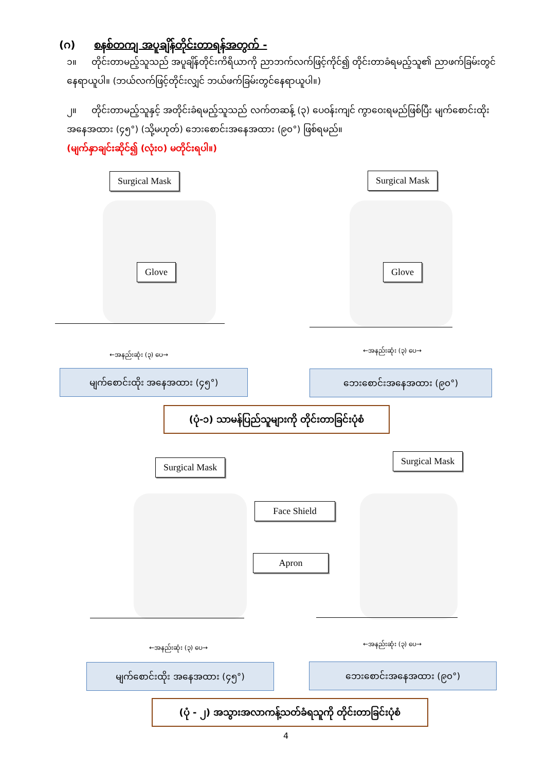(ဂ) စနစ်တကျ အပူချိန်တိုင်းတာရန်အတွက် -
၁။ တိုင်းတာမည့်သူသည် အပူချိန်တိုင်းကိရိယာကို ညာဘက်လက်ဖြင့်ကိုင်၍ တိုင်းတာခံရမည့်သူ၏ ညာဖက်ခြမ်းတွင် နေရာယူပါ။ (ဘယ်လက်ဖြင့်တိုင်းလျှင် ဘယ်ဖက်ခြမ်းတွင်နေရာယူပါ။)
၂။ တိုင်းတာမည့်သူနှင့် အတိုင်းခံရမည့်သူသည် လက်တဆန့် (၃) ပေဝန်းကျင် ကွာဝေးရမည်ဖြစ်ပြီး မျက်စောင်းထိုး အနေအထား (၄၅°) (သို့မဟုတ်) ဘေးစောင်းအနေအထား (၉၀°) ဖြစ်ရမည်။
(မျက်နှာချင်းဆိုင်၍ (လုံး၀) မတိုင်းရပါ။)
Surgical Mask
Glove
Surgical Mask
Glove
←အနည်းဆုံး (၃) ပေ→
←အနည်းဆုံး (၃) ပေ→
မျက်စောင်းထိုး အနေအထား (၄၅°) ဘေးစောင်းအနေအထား (၉၀°)
(ပုံ-၁) သာမန်ပြည်သူများကို တိုင်းတာခြင်းပုံစံ
Surgical Mask
Surgical Mask
Face Shield
Apron
←အနည်းဆုံး (၃) ပေ→ ←အနည်းဆုံး (၃) ပေ→
မျက်စောင်းထိုး အနေအထား (၄၅°) ဘေးစောင်းအနေအထား (၉၀°)
(ပုံ - ၂) အသွားအလာကန့်သတ်ခံရသူကို တိုင်းတာခြင်းပုံစံ
4